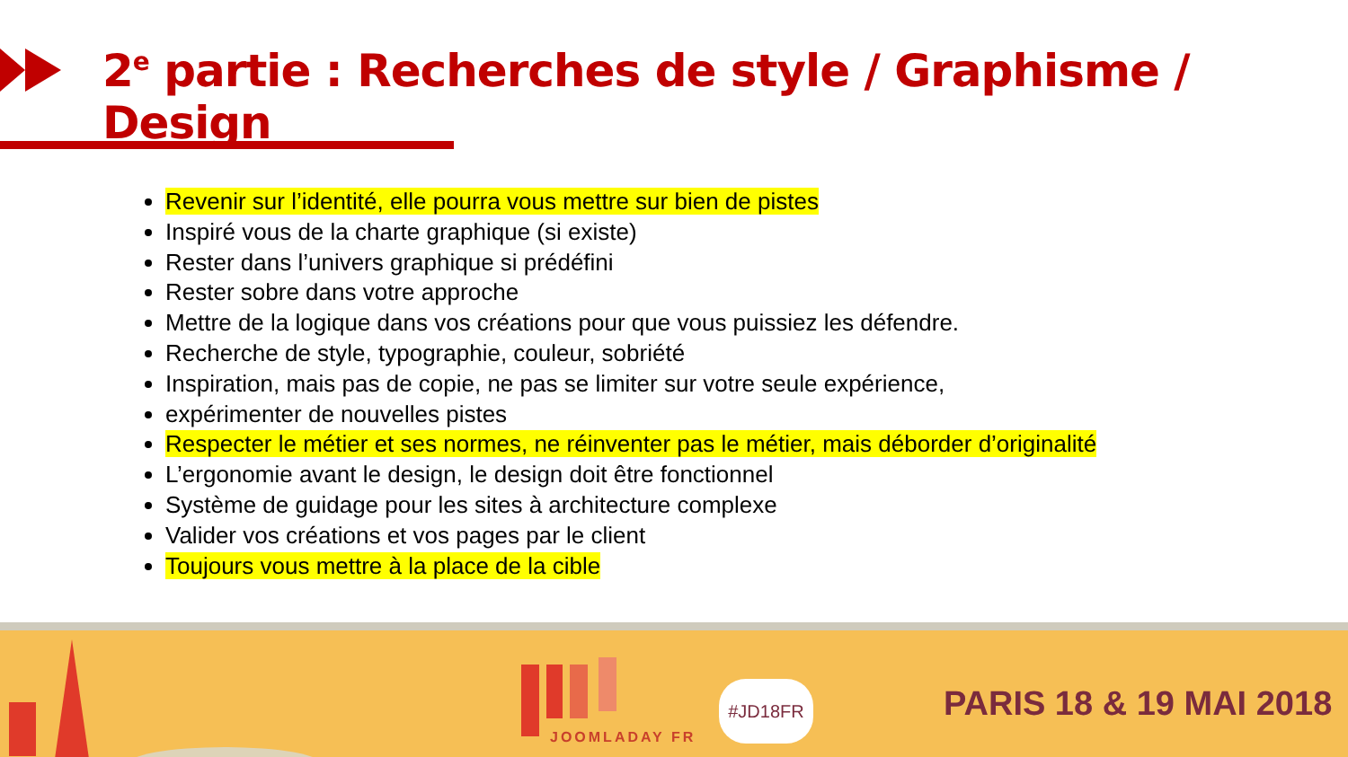2<sup>e</sup> partie : Recherches de style / Graphisme / Design
Revenir sur l’identité, elle pourra vous mettre sur bien de pistes
Inspiré vous de la charte graphique (si existe)
Rester dans l’univers graphique si prédéfini
Rester sobre dans votre approche
Mettre de la logique dans vos créations pour que vous puissiez les défendre.
Recherche de style, typographie, couleur, sobriété
Inspiration, mais pas de copie, ne pas se limiter sur votre seule expérience,
expérimenter de nouvelles pistes
Respecter le métier et ses normes, ne réinventer pas le métier, mais déborder d’originalité
L’ergonomie avant le design, le design doit être fonctionnel
Système de guidage pour les sites à architecture complexe
Valider vos créations et vos pages par le client
Toujours vous mettre à la place de la cible
JOOMLADAY FR
#JD18FR PARIS 18 & 19 MAI 2018